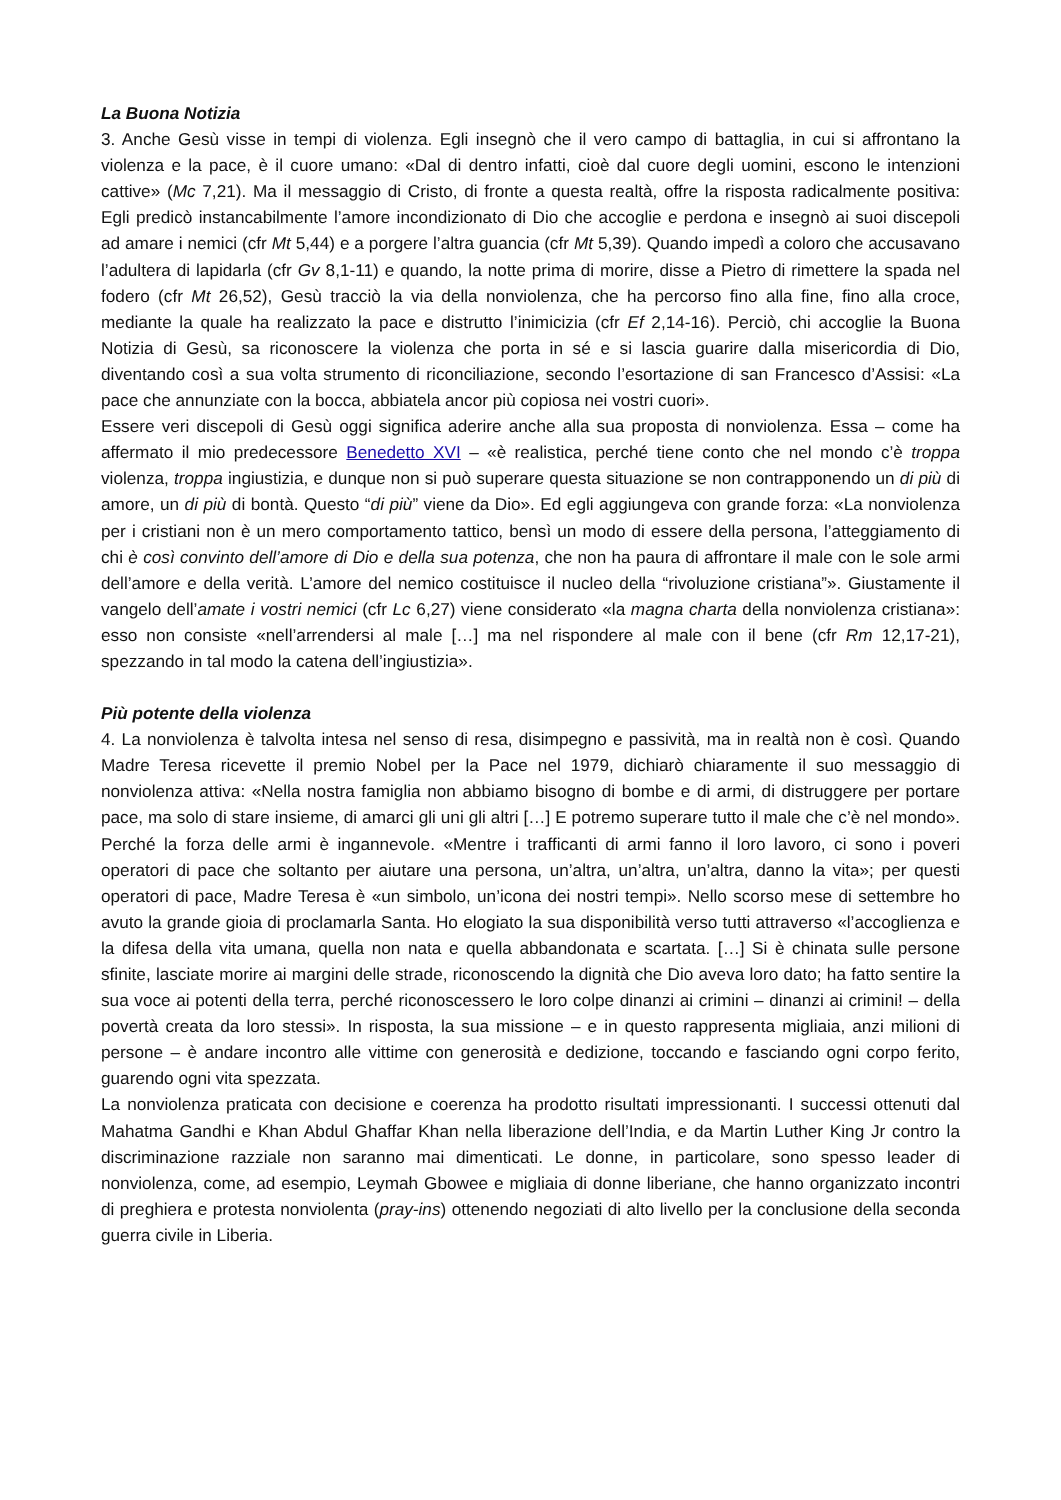La Buona Notizia
3. Anche Gesù visse in tempi di violenza. Egli insegnò che il vero campo di battaglia, in cui si affrontano la violenza e la pace, è il cuore umano: «Dal di dentro infatti, cioè dal cuore degli uomini, escono le intenzioni cattive» (Mc 7,21). Ma il messaggio di Cristo, di fronte a questa realtà, offre la risposta radicalmente positiva: Egli predicò instancabilmente l’amore incondizionato di Dio che accoglie e perdona e insegnò ai suoi discepoli ad amare i nemici (cfr Mt 5,44) e a porgere l’altra guancia (cfr Mt 5,39). Quando impedì a coloro che accusavano l’adultera di lapidarla (cfr Gv 8,1-11) e quando, la notte prima di morire, disse a Pietro di rimettere la spada nel fodero (cfr Mt 26,52), Gesù tracciò la via della nonviolenza, che ha percorso fino alla fine, fino alla croce, mediante la quale ha realizzato la pace e distrutto l’inimicizia (cfr Ef 2,14-16). Perciò, chi accoglie la Buona Notizia di Gesù, sa riconoscere la violenza che porta in sé e si lascia guarire dalla misericordia di Dio, diventando così a sua volta strumento di riconciliazione, secondo l’esortazione di san Francesco d’Assisi: «La pace che annunziate con la bocca, abbiatela ancor più copiosa nei vostri cuori».
Essere veri discepoli di Gesù oggi significa aderire anche alla sua proposta di nonviolenza. Essa – come ha affermato il mio predecessore Benedetto XVI – «è realistica, perché tiene conto che nel mondo c’è troppa violenza, troppa ingiustizia, e dunque non si può superare questa situazione se non contrapponendo un di più di amore, un di più di bontà. Questo “di più” viene da Dio». Ed egli aggiungeva con grande forza: «La nonviolenza per i cristiani non è un mero comportamento tattico, bensì un modo di essere della persona, l’atteggiamento di chi è così convinto dell’amore di Dio e della sua potenza, che non ha paura di affrontare il male con le sole armi dell’amore e della verità. L’amore del nemico costituisce il nucleo della “rivoluzione cristiana”». Giustamente il vangelo dell’amate i vostri nemici (cfr Lc 6,27) viene considerato «la magna charta della nonviolenza cristiana»: esso non consiste «nell’arrendersi al male […] ma nel rispondere al male con il bene (cfr Rm 12,17-21), spezzando in tal modo la catena dell’ingiustizia».
Più potente della violenza
4. La nonviolenza è talvolta intesa nel senso di resa, disimpegno e passività, ma in realtà non è così. Quando Madre Teresa ricevette il premio Nobel per la Pace nel 1979, dichiarò chiaramente il suo messaggio di nonviolenza attiva: «Nella nostra famiglia non abbiamo bisogno di bombe e di armi, di distruggere per portare pace, ma solo di stare insieme, di amarci gli uni gli altri […] E potremo superare tutto il male che c’è nel mondo». Perché la forza delle armi è ingannevole. «Mentre i trafficanti di armi fanno il loro lavoro, ci sono i poveri operatori di pace che soltanto per aiutare una persona, un’altra, un’altra, un’altra, danno la vita»; per questi operatori di pace, Madre Teresa è «un simbolo, un’icona dei nostri tempi». Nello scorso mese di settembre ho avuto la grande gioia di proclamarla Santa. Ho elogiato la sua disponibilità verso tutti attraverso «l’accoglienza e la difesa della vita umana, quella non nata e quella abbandonata e scartata. […] Si è chinata sulle persone sfinite, lasciate morire ai margini delle strade, riconoscendo la dignità che Dio aveva loro dato; ha fatto sentire la sua voce ai potenti della terra, perché riconoscessero le loro colpe dinanzi ai crimini – dinanzi ai crimini! – della povertà creata da loro stessi». In risposta, la sua missione – e in questo rappresenta migliaia, anzi milioni di persone – è andare incontro alle vittime con generosità e dedizione, toccando e fasciando ogni corpo ferito, guarendo ogni vita spezzata.
La nonviolenza praticata con decisione e coerenza ha prodotto risultati impressionanti. I successi ottenuti dal Mahatma Gandhi e Khan Abdul Ghaffar Khan nella liberazione dell’India, e da Martin Luther King Jr contro la discriminazione razziale non saranno mai dimenticati. Le donne, in particolare, sono spesso leader di nonviolenza, come, ad esempio, Leymah Gbowee e migliaia di donne liberiane, che hanno organizzato incontri di preghiera e protesta nonviolenta (pray-ins) ottenendo negoziati di alto livello per la conclusione della seconda guerra civile in Liberia.